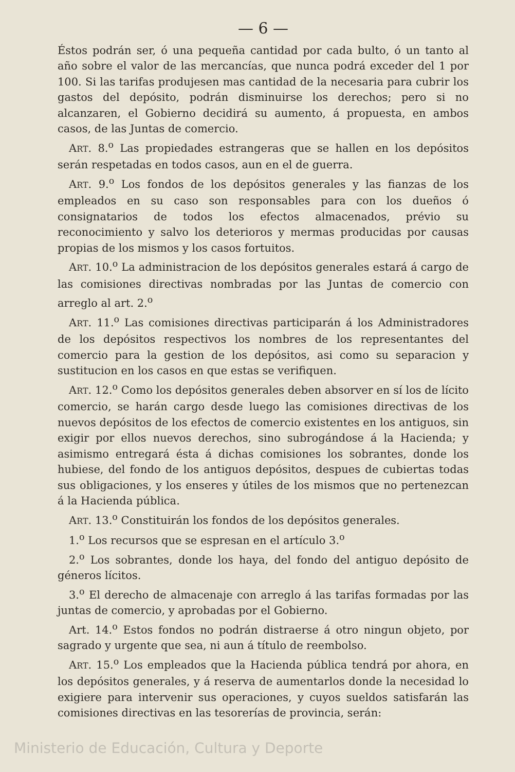— 6 —
Éstos podrán ser, ó una pequeña cantidad por cada bulto, ó un tanto al año sobre el valor de las mercancías, que nunca podrá exceder del 1 por 100. Si las tarifas produjesen mas cantidad de la necesaria para cubrir los gastos del depósito, podrán disminuirse los derechos; pero si no alcanzaren, el Gobierno decidirá su aumento, á propuesta, en ambos casos, de las Juntas de comercio.
ART. 8.<sup>o</sup> Las propiedades estrangeras que se hallen en los depósitos serán respetadas en todos casos, aun en el de guerra.
ART. 9.<sup>o</sup> Los fondos de los depósitos generales y las fianzas de los empleados en su caso son responsables para con los dueños ó consignatarios de todos los efectos almacenados, prévio su reconocimiento y salvo los deterioros y mermas producidas por causas propias de los mismos y los casos fortuitos.
ART. 10.<sup>o</sup> La administracion de los depósitos generales estará á cargo de las comisiones directivas nombradas por las Juntas de comercio con arreglo al art. 2.<sup>o</sup>
ART. 11.<sup>o</sup> Las comisiones directivas participarán á los Administradores de los depósitos respectivos los nombres de los representantes del comercio para la gestion de los depósitos, asi como su separacion y sustitucion en los casos en que estas se verifiquen.
ART. 12.<sup>o</sup> Como los depósitos generales deben absorver en sí los de lícito comercio, se harán cargo desde luego las comisiones directivas de los nuevos depósitos de los efectos de comercio existentes en los antiguos, sin exigir por ellos nuevos derechos, sino subrogándose á la Hacienda; y asimismo entregará ésta á dichas comisiones los sobrantes, donde los hubiese, del fondo de los antiguos depósitos, despues de cubiertas todas sus obligaciones, y los enseres y útiles de los mismos que no pertenezcan á la Hacienda pública.
ART. 13.<sup>o</sup> Constituirán los fondos de los depósitos generales.
1.<sup>o</sup> Los recursos que se espresan en el artículo 3.<sup>o</sup>
2.<sup>o</sup> Los sobrantes, donde los haya, del fondo del antiguo depósito de géneros lícitos.
3.<sup>o</sup> El derecho de almacenaje con arreglo á las tarifas formadas por las juntas de comercio, y aprobadas por el Gobierno.
Art. 14.<sup>o</sup> Estos fondos no podrán distraerse á otro ningun objeto, por sagrado y urgente que sea, ni aun á título de reembolso.
ART. 15.<sup>o</sup> Los empleados que la Hacienda pública tendrá por ahora, en los depósitos generales, y á reserva de aumentarlos donde la necesidad lo exigiere para intervenir sus operaciones, y cuyos sueldos satisfarán las comisiones directivas en las tesorerías de provincia, serán:
Ministerio de Educación, Cultura y Deporte